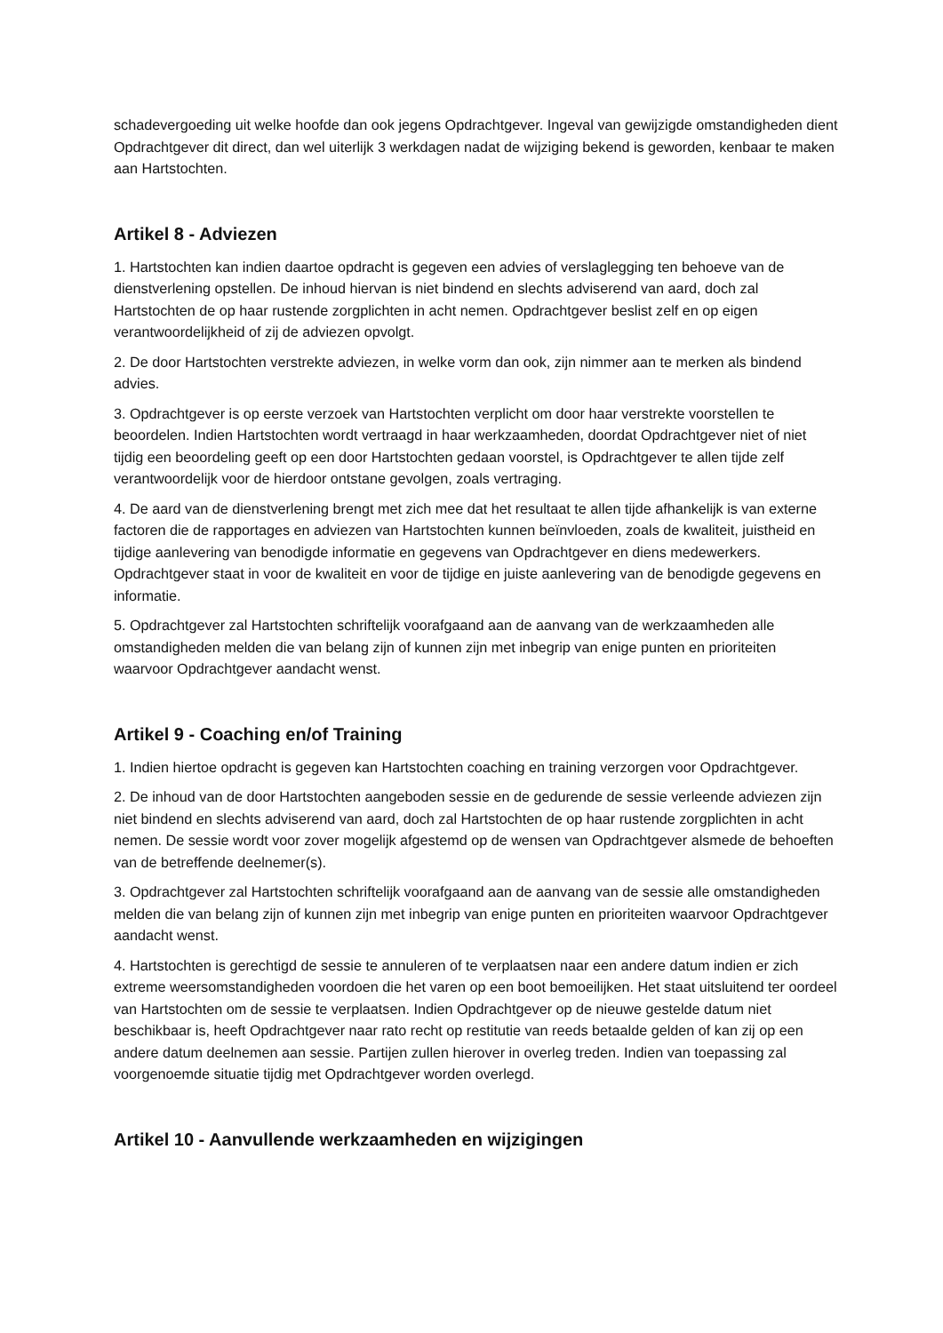schadevergoeding uit welke hoofde dan ook jegens Opdrachtgever. Ingeval van gewijzigde omstandigheden dient Opdrachtgever dit direct, dan wel uiterlijk 3 werkdagen nadat de wijziging bekend is geworden, kenbaar te maken aan Hartstochten.
Artikel 8 - Adviezen
1. Hartstochten kan indien daartoe opdracht is gegeven een advies of verslaglegging ten behoeve van de dienstverlening opstellen. De inhoud hiervan is niet bindend en slechts adviserend van aard, doch zal Hartstochten de op haar rustende zorgplichten in acht nemen. Opdrachtgever beslist zelf en op eigen verantwoordelijkheid of zij de adviezen opvolgt.
2. De door Hartstochten verstrekte adviezen, in welke vorm dan ook, zijn nimmer aan te merken als bindend advies.
3. Opdrachtgever is op eerste verzoek van Hartstochten verplicht om door haar verstrekte voorstellen te beoordelen. Indien Hartstochten wordt vertraagd in haar werkzaamheden, doordat Opdrachtgever niet of niet tijdig een beoordeling geeft op een door Hartstochten gedaan voorstel, is Opdrachtgever te allen tijde zelf verantwoordelijk voor de hierdoor ontstane gevolgen, zoals vertraging.
4. De aard van de dienstverlening brengt met zich mee dat het resultaat te allen tijde afhankelijk is van externe factoren die de rapportages en adviezen van Hartstochten kunnen beïnvloeden, zoals de kwaliteit, juistheid en tijdige aanlevering van benodigde informatie en gegevens van Opdrachtgever en diens medewerkers. Opdrachtgever staat in voor de kwaliteit en voor de tijdige en juiste aanlevering van de benodigde gegevens en informatie.
5. Opdrachtgever zal Hartstochten schriftelijk voorafgaand aan de aanvang van de werkzaamheden alle omstandigheden melden die van belang zijn of kunnen zijn met inbegrip van enige punten en prioriteiten waarvoor Opdrachtgever aandacht wenst.
Artikel 9 - Coaching en/of Training
1. Indien hiertoe opdracht is gegeven kan Hartstochten coaching en training verzorgen voor Opdrachtgever.
2. De inhoud van de door Hartstochten aangeboden sessie en de gedurende de sessie verleende adviezen zijn niet bindend en slechts adviserend van aard, doch zal Hartstochten de op haar rustende zorgplichten in acht nemen. De sessie wordt voor zover mogelijk afgestemd op de wensen van Opdrachtgever alsmede de behoeften van de betreffende deelnemer(s).
3. Opdrachtgever zal Hartstochten schriftelijk voorafgaand aan de aanvang van de sessie alle omstandigheden melden die van belang zijn of kunnen zijn met inbegrip van enige punten en prioriteiten waarvoor Opdrachtgever aandacht wenst.
4. Hartstochten is gerechtigd de sessie te annuleren of te verplaatsen naar een andere datum indien er zich extreme weersomstandigheden voordoen die het varen op een boot bemoeilijken. Het staat uitsluitend ter oordeel van Hartstochten om de sessie te verplaatsen. Indien Opdrachtgever op de nieuwe gestelde datum niet beschikbaar is, heeft Opdrachtgever naar rato recht op restitutie van reeds betaalde gelden of kan zij op een andere datum deelnemen aan sessie. Partijen zullen hierover in overleg treden. Indien van toepassing zal voorgenoemde situatie tijdig met Opdrachtgever worden overlegd.
Artikel 10 - Aanvullende werkzaamheden en wijzigingen